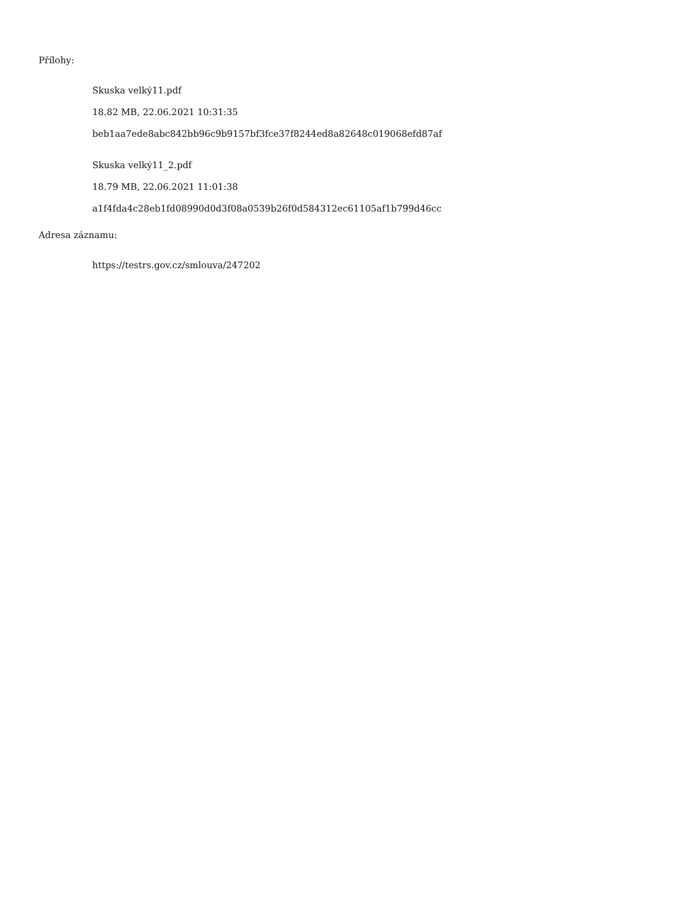Přílohy:
Skuska velký11.pdf
18.82 MB, 22.06.2021 10:31:35
beb1aa7ede8abc842bb96c9b9157bf3fce37f8244ed8a82648c019068efd87af
Skuska velký11_2.pdf
18.79 MB, 22.06.2021 11:01:38
a1f4fda4c28eb1fd08990d0d3f08a0539b26f0d584312ec61105af1b799d46cc
Adresa záznamu:
https://testrs.gov.cz/smlouva/247202